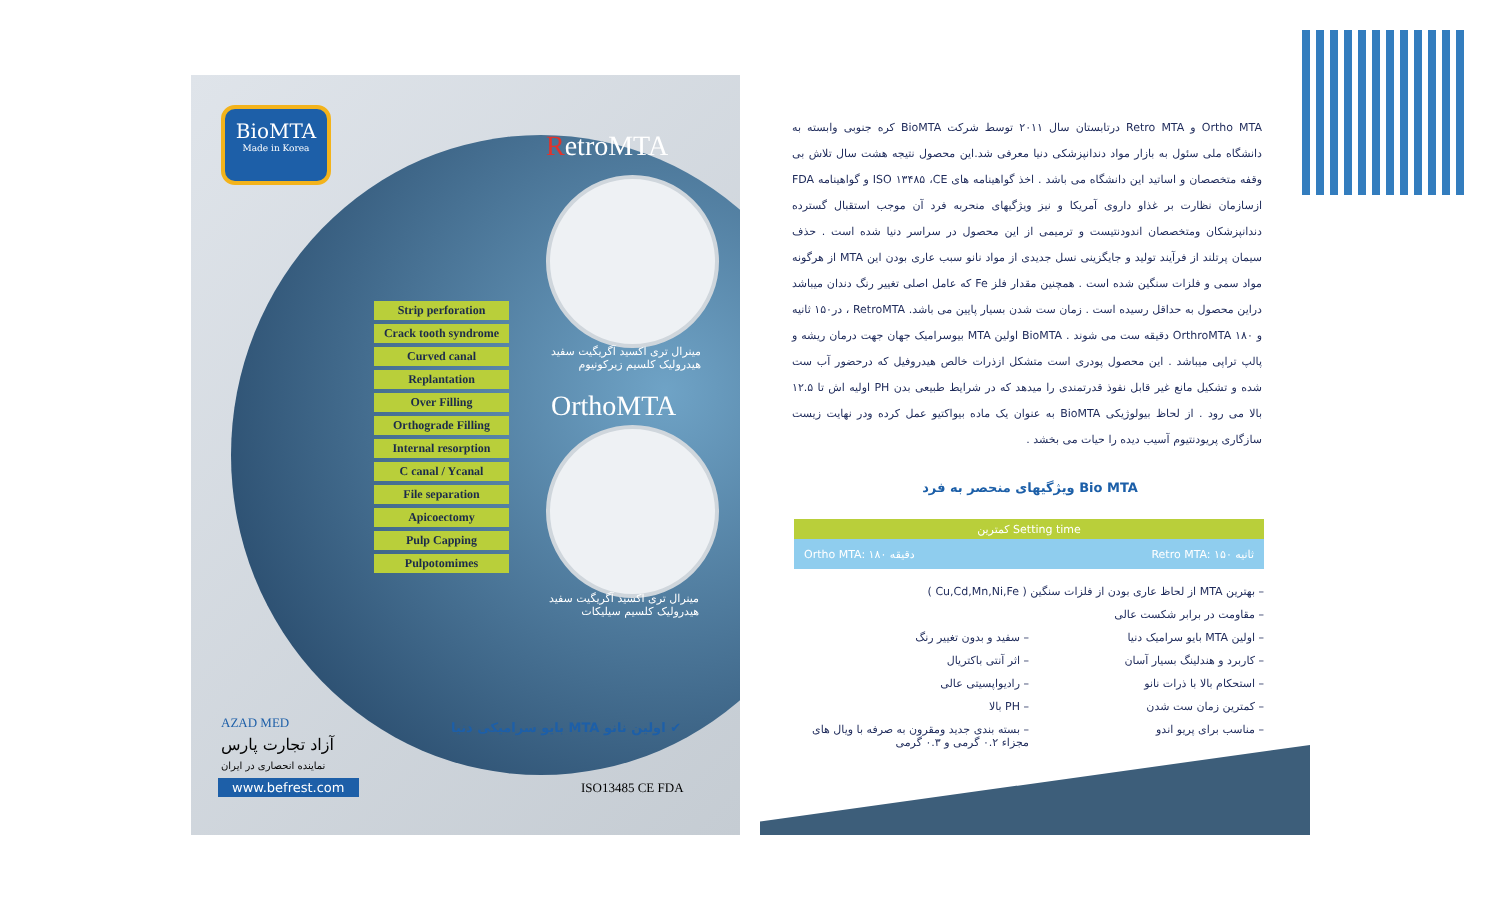BioMTA
Made in Korea
RetroMTA
مینرال تری اکسید آگریگیت سفید هیدرولیک کلسیم زیرکونیوم
OrthoMTA
مینرال تری اکسید آگریگیت سفید هیدرولیک کلسیم سیلیکات
Strip perforation
Crack tooth syndrome
Curved canal
Replantation
Over Filling
Orthograde Filling
Internal resorption
C canal / Ycanal
File separation
Apicoectomy
Pulp Capping
Pulpotomimes
✔ اولین نانو MTA بایو سرامیکی دنیا
AZAD MED
آزاد تجارت پارس
نماینده انحصاری در ایران
www.befrest.com ISO13485 CE FDA
Ortho MTA و Retro MTA درتابستان سال ۲۰۱۱ توسط شرکت BioMTA کره جنوبی وابسته به دانشگاه ملی سئول به بازار مواد دندانپزشکی دنیا معرفی شد.این محصول نتیجه هشت سال تلاش بی وقفه متخصصان و اساتید این دانشگاه می باشد . اخذ گواهینامه های ISO ۱۳۴۸۵ ،CE و گواهینامه FDA ازسازمان نظارت بر غذاو داروی آمریکا و نیز ویژگیهای منحربه فرد آن موجب استقبال گسترده دندانپزشکان ومتخصصان اندودنتیست و ترمیمی از این محصول در سراسر دنیا شده است . حذف سیمان پرتلند از فرآیند تولید و جایگزینی نسل جدیدی از مواد نانو سبب عاری بودن این MTA از هرگونه مواد سمی و فلزات سنگین شده است . همچنین مقدار فلز Fe که عامل اصلی تغییر رنگ دندان میباشد دراین محصول به حداقل رسیده است . زمان ست شدن بسیار پایین می باشد. RetroMTA ، در۱۵۰ ثانیه و OrthroMTA ۱۸۰ دقیقه ست می شوند . BioMTA اولین MTA بیوسرامیک جهان جهت درمان ریشه و پالپ تراپی میباشد . این محصول پودری است متشکل ازذرات خالص هیدروفیل که درحضور آب ست شده و تشکیل مانع غیر قابل نفوذ قدرتمندی را میدهد که در شرایط طبیعی بدن PH اولیه اش تا ۱۲.۵ بالا می رود . از لحاظ بیولوژیکی BioMTA به عنوان یک ماده بیواکتیو عمل کرده ودر نهایت زیست سازگاری پریودنتیوم آسیب دیده را حیات می بخشد .
ویژگیهای منحصر به فرد Bio MTA
| کمترین Setting time | |
| --- | --- |
| Ortho MTA: ۱۸۰ دقیقه | Retro MTA: ۱۵۰ ثانیه |
– بهترین MTA از لحاظ عاری بودن از فلزات سنگین ( Cu,Cd,Mn,Ni,Fe )
– مقاومت در برابر شکست عالی
– اولین MTA بایو سرامیک دنیا
– سفید و بدون تغییر رنگ
– کاربرد و هندلینگ بسیار آسان
– اثر آنتی باکتریال
– استحکام بالا با ذرات نانو
– رادیواپسیتی عالی
– کمترین زمان ست شدن
– PH بالا
– مناسب برای پریو اندو
– بسته بندی جدید ومقرون به صرفه با ویال های مجزاء ۰.۲ گرمی و ۰.۳ گرمی